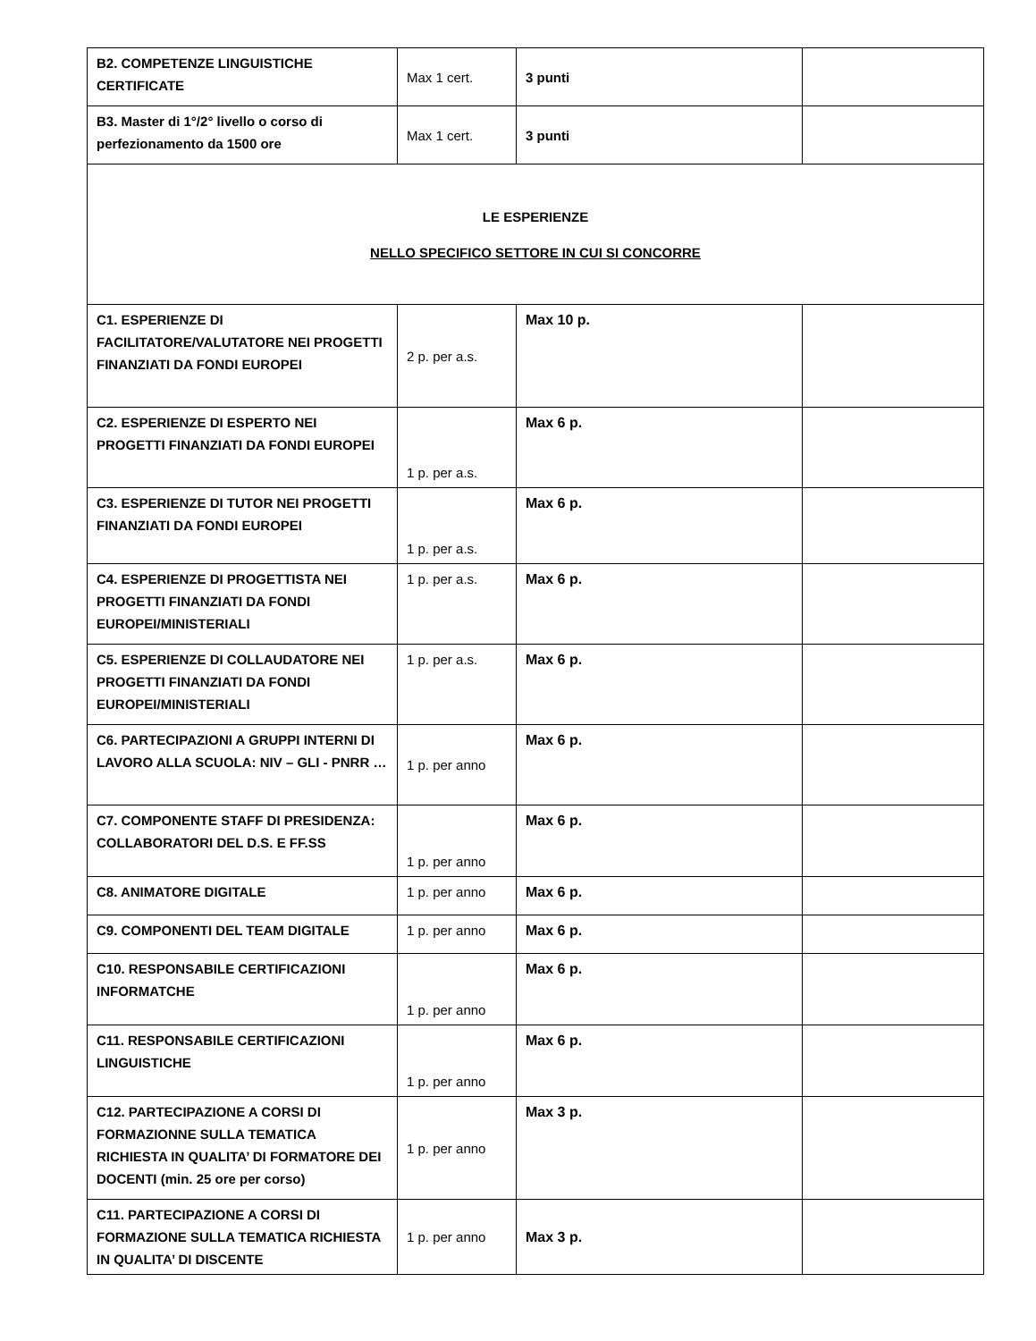| B2. COMPETENZE LINGUISTICHE CERTIFICATE | Max 1 cert. | 3 punti | |
| B3. Master di 1°/2° livello o corso di perfezionamento da 1500 ore | Max 1 cert. | 3 punti | |
| LE ESPERIENZE NELLO SPECIFICO SETTORE IN CUI SI CONCORRE | | | |
| C1. ESPERIENZE DI FACILITATORE/VALUTATORE NEI PROGETTI FINANZIATI DA FONDI EUROPEI | 2 p. per a.s. | Max 10 p. | |
| C2. ESPERIENZE DI ESPERTO NEI PROGETTI FINANZIATI DA FONDI EUROPEI | 1 p. per a.s. | Max 6 p. | |
| C3. ESPERIENZE DI TUTOR NEI PROGETTI FINANZIATI DA FONDI EUROPEI | 1 p. per a.s. | Max 6 p. | |
| C4. ESPERIENZE DI PROGETTISTA NEI PROGETTI FINANZIATI DA FONDI EUROPEI/MINISTERIALI | 1 p. per a.s. | Max 6 p. | |
| C5. ESPERIENZE DI COLLAUDATORE NEI PROGETTI FINANZIATI DA FONDI EUROPEI/MINISTERIALI | 1 p. per a.s. | Max 6 p. | |
| C6. PARTECIPAZIONI A GRUPPI INTERNI DI LAVORO ALLA SCUOLA: NIV – GLI - PNRR … | 1 p. per anno | Max 6 p. | |
| C7. COMPONENTE STAFF DI PRESIDENZA: COLLABORATORI DEL D.S. E FF.SS | 1 p. per anno | Max 6 p. | |
| C8. ANIMATORE DIGITALE | 1 p. per anno | Max 6 p. | |
| C9. COMPONENTI DEL TEAM DIGITALE | 1 p. per anno | Max 6 p. | |
| C10. RESPONSABILE CERTIFICAZIONI INFORMATCHE | 1 p. per anno | Max 6 p. | |
| C11. RESPONSABILE CERTIFICAZIONI LINGUISTICHE | 1 p. per anno | Max 6 p. | |
| C12. PARTECIPAZIONE A CORSI DI FORMAZIONNE SULLA TEMATICA RICHIESTA IN QUALITA’ DI FORMATORE DEI DOCENTI (min. 25 ore per corso) | 1 p. per anno | Max 3 p. | |
| C11. PARTECIPAZIONE A CORSI DI FORMAZIONE SULLA TEMATICA RICHIESTA IN QUALITA’ DI DISCENTE | 1 p. per anno | Max 3 p. | |